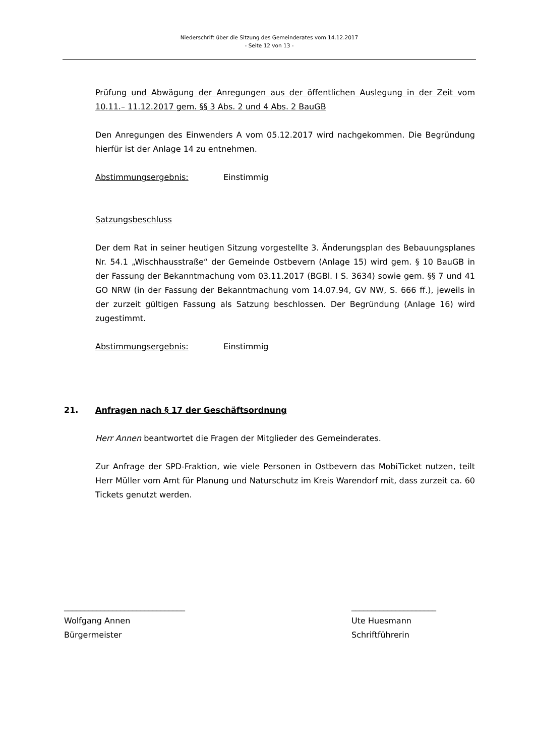Niederschrift über die Sitzung des Gemeinderates vom 14.12.2017
- Seite 12 von 13 -
Prüfung und Abwägung der Anregungen aus der öffentlichen Auslegung in der Zeit vom 10.11.– 11.12.2017 gem. §§ 3 Abs. 2 und 4 Abs. 2 BauGB
Den Anregungen des Einwenders A vom 05.12.2017 wird nachgekommen. Die Begründung hierfür ist der Anlage 14 zu entnehmen.
Abstimmungsergebnis: Einstimmig
Satzungsbeschluss
Der dem Rat in seiner heutigen Sitzung vorgestellte 3. Änderungsplan des Bebauungsplanes Nr. 54.1 „Wischhausstraße“ der Gemeinde Ostbevern (Anlage 15) wird gem. § 10 BauGB in der Fassung der Bekanntmachung vom 03.11.2017 (BGBl. I S. 3634) sowie gem. §§ 7 und 41 GO NRW (in der Fassung der Bekanntmachung vom 14.07.94, GV NW, S. 666 ff.), jeweils in der zurzeit gültigen Fassung als Satzung beschlossen. Der Begründung (Anlage 16) wird zugestimmt.
Abstimmungsergebnis: Einstimmig
21. Anfragen nach § 17 der Geschäftsordnung
Herr Annen beantwortet die Fragen der Mitglieder des Gemeinderates.
Zur Anfrage der SPD-Fraktion, wie viele Personen in Ostbevern das MobiTicket nutzen, teilt Herr Müller vom Amt für Planung und Naturschutz im Kreis Warendorf mit, dass zurzeit ca. 60 Tickets genutzt werden.
______________________________
Wolfgang Annen
Bürgermeister
_____________________
Ute Huesmann
Schriftführerin